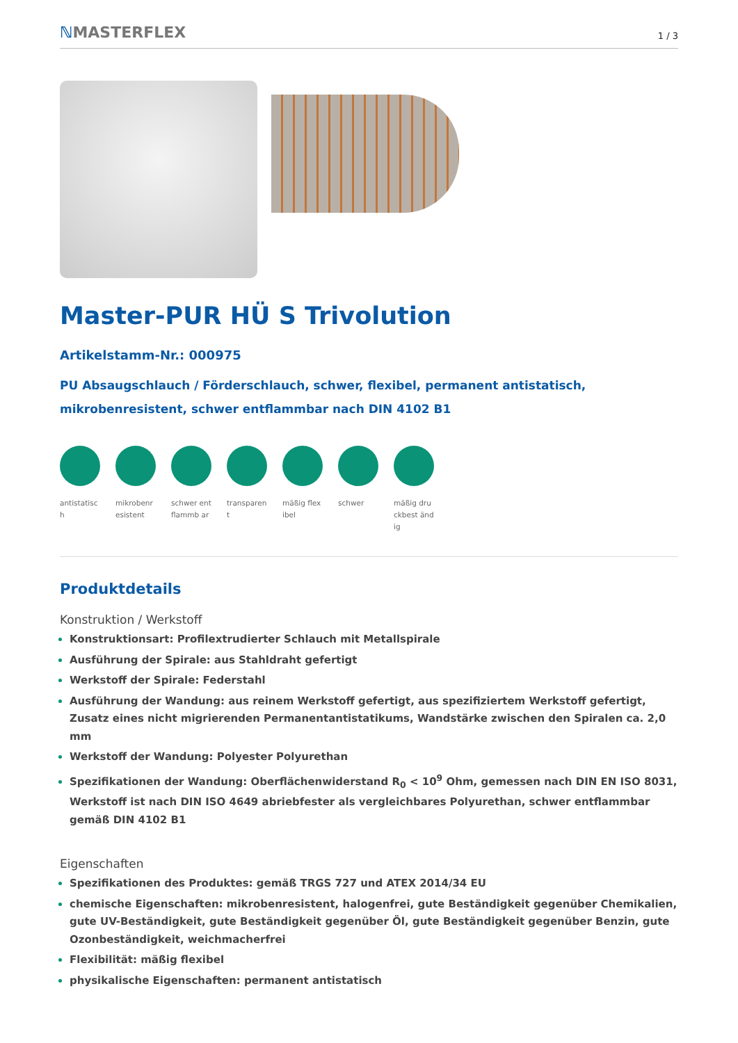ℕMASTERFLEX
1 / 3
Master-PUR HÜ S Trivolution
Artikelstamm-Nr.: 000975
PU Absaugschlauch / Förderschlauch, schwer, flexibel, permanent antistatisch, mikrobenresistent, schwer entflammbar nach DIN 4102 B1
antistatisc h
mikrobenr esistent
schwer entflammb ar
transparen t
mäßig flexibel
schwer mäßig druckbest ändig
Produktdetails
Konstruktion / Werkstoff
Konstruktionsart: Profilextrudierter Schlauch mit Metallspirale
Ausführung der Spirale: aus Stahldraht gefertigt
Werkstoff der Spirale: Federstahl
Ausführung der Wandung: aus reinem Werkstoff gefertigt, aus spezifiziertem Werkstoff gefertigt, Zusatz eines nicht migrierenden Permanentantistatikums, Wandstärke zwischen den Spiralen ca. 2,0 mm
Werkstoff der Wandung: Polyester Polyurethan
Spezifikationen der Wandung: Oberflächenwiderstand R<sub>0</sub> < 10<sup>9</sup> Ohm, gemessen nach DIN EN ISO 8031, Werkstoff ist nach DIN ISO 4649 abriebfester als vergleichbares Polyurethan, schwer entflammbar gemäß DIN 4102 B1
Eigenschaften
Spezifikationen des Produktes: gemäß TRGS 727 und ATEX 2014/34 EU
chemische Eigenschaften: mikrobenresistent, halogenfrei, gute Beständigkeit gegenüber Chemikalien, gute UV-Beständigkeit, gute Beständigkeit gegenüber Öl, gute Beständigkeit gegenüber Benzin, gute Ozonbeständigkeit, weichmacherfrei
Flexibilität: mäßig flexibel
physikalische Eigenschaften: permanent antistatisch